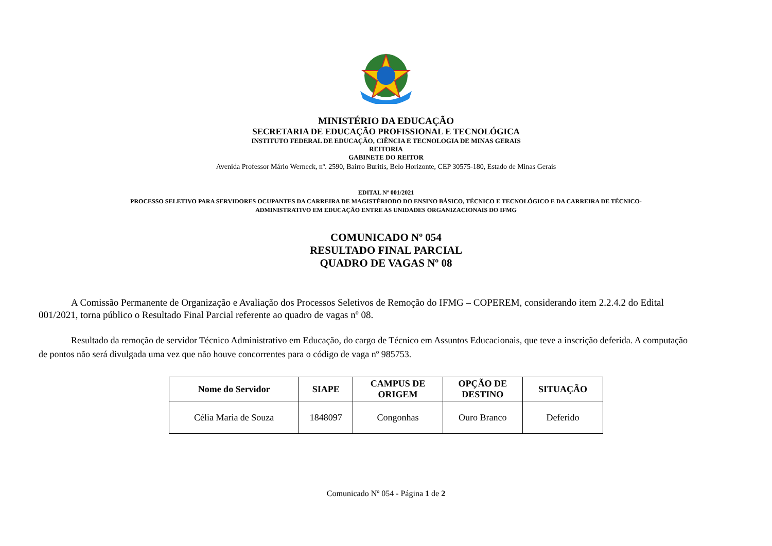MINISTÉRIO DA EDUCAÇÃO
SECRETARIA DE EDUCAÇÃO PROFISSIONAL E TECNOLÓGICA
INSTITUTO FEDERAL DE EDUCAÇÃO, CIÊNCIA E TECNOLOGIA DE MINAS GERAIS
REITORIA
GABINETE DO REITOR
Avenida Professor Mário Werneck, nº. 2590, Bairro Buritis, Belo Horizonte, CEP 30575-180, Estado de Minas Gerais
EDITAL Nº 001/2021
PROCESSO SELETIVO PARA SERVIDORES OCUPANTES DA CARREIRA DE MAGISTÉRIODO DO ENSINO BÁSICO, TÉCNICO E TECNOLÓGICO E DA CARREIRA DE TÉCNICO-
ADMINISTRATIVO EM EDUCAÇÃO ENTRE AS UNIDADES ORGANIZACIONAIS DO IFMG
COMUNICADO Nº 054
RESULTADO FINAL PARCIAL
QUADRO DE VAGAS Nº 08
A Comissão Permanente de Organização e Avaliação dos Processos Seletivos de Remoção do IFMG – COPEREM, considerando item 2.2.4.2 do Edital 001/2021, torna público o Resultado Final Parcial referente ao quadro de vagas nº 08.
Resultado da remoção de servidor Técnico Administrativo em Educação, do cargo de Técnico em Assuntos Educacionais, que teve a inscrição deferida. A computação de pontos não será divulgada uma vez que não houve concorrentes para o código de vaga nº 985753.
| Nome do Servidor | SIAPE | CAMPUS DE ORIGEM | OPÇÃO DE DESTINO | SITUAÇÃO |
| --- | --- | --- | --- | --- |
| Célia Maria de Souza | 1848097 | Congonhas | Ouro Branco | Deferido |
Comunicado Nº 054 - Página 1 de 2